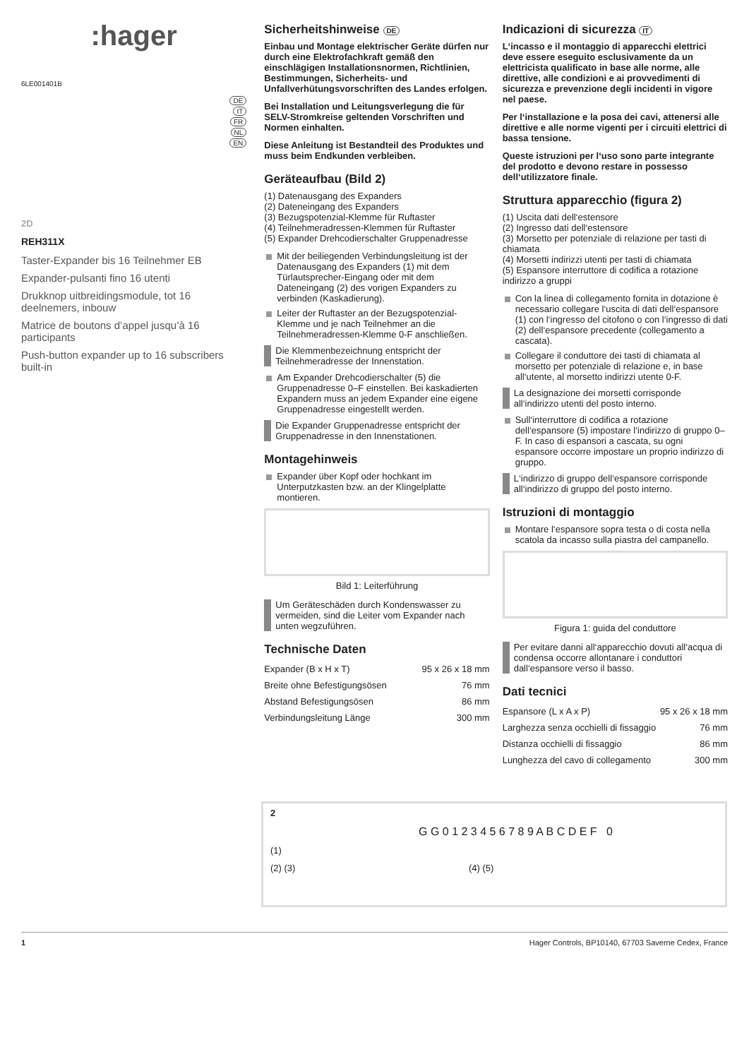:hager
6LE001401B
DE
IT
FR
NL
EN
2D
REH311X
Taster-Expander bis 16 Teilnehmer EB
Expander-pulsanti fino 16 utenti
Drukknop uitbreidingsmodule, tot 16 deelnemers, inbouw
Matrice de boutons d’appel jusqu’à 16 participants
Push-button expander up to 16 subscribers built-in
Sicherheitshinweise DE
Einbau und Montage elektrischer Geräte dürfen nur durch eine Elektrofachkraft gemäß den einschlägigen Installationsnormen, Richtlinien, Bestimmungen, Sicherheits- und Unfallverhütungsvorschriften des Landes erfolgen.
Bei Installation und Leitungsverlegung die für SELV-Stromkreise geltenden Vorschriften und Normen einhalten.
Diese Anleitung ist Bestandteil des Produktes und muss beim Endkunden verbleiben.
Geräteaufbau (Bild 2)
(1) Datenausgang des Expanders
(2) Dateneingang des Expanders
(3) Bezugspotenzial-Klemme für Ruftaster
(4) Teilnehmeradressen-Klemmen für Ruftaster
(5) Expander Drehcodierschalter Gruppenadresse
Mit der beiliegenden Verbindungsleitung ist der Datenausgang des Expanders (1) mit dem Türlautsprecher-Eingang oder mit dem Dateneingang (2) des vorigen Expanders zu verbinden (Kaskadierung).
Leiter der Ruftaster an der Bezugspotenzial-Klemme und je nach Teilnehmer an die Teilnehmeradressen-Klemme 0-F anschließen.
Die Klemmenbezeichnung entspricht der Teilnehmeradresse der Innenstation.
Am Expander Drehcodierschalter (5) die Gruppenadresse 0–F einstellen. Bei kaskadierten Expandern muss an jedem Expander eine eigene Gruppenadresse eingestellt werden.
Die Expander Gruppenadresse entspricht der Gruppenadresse in den Innenstationen.
Montagehinweis
Expander über Kopf oder hochkant im Unterputzkasten bzw. an der Klingelplatte montieren.
Bild 1: Leiterführung
Um Geräteschäden durch Kondenswasser zu vermeiden, sind die Leiter vom Expander nach unten wegzuführen.
Technische Daten
| Expander (B x H x T) | 95 x 26 x 18 mm |
| Breite ohne Befestigungsösen | 76 mm |
| Abstand Befestigungsösen | 86 mm |
| Verbindungsleitung Länge | 300 mm |
Indicazioni di sicurezza IT
L‘incasso e il montaggio di apparecchi elettrici deve essere eseguito esclusivamente da un elettricista qualificato in base alle norme, alle direttive, alle condizioni e ai provvedimenti di sicurezza e prevenzione degli incidenti in vigore nel paese.
Per l‘installazione e la posa dei cavi, attenersi alle direttive e alle norme vigenti per i circuiti elettrici di bassa tensione.
Queste istruzioni per l‘uso sono parte integrante del prodotto e devono restare in possesso dell‘utilizzatore finale.
Struttura apparecchio (figura 2)
(1) Uscita dati dell‘estensore
(2) Ingresso dati dell‘estensore
(3) Morsetto per potenziale di relazione per tasti di chiamata
(4) Morsetti indirizzi utenti per tasti di chiamata
(5) Espansore interruttore di codifica a rotazione indirizzo a gruppi
Con la linea di collegamento fornita in dotazione è necessario collegare l‘uscita di dati dell‘espansore (1) con l‘ingresso del citofono o con l‘ingresso di dati (2) dell‘espansore precedente (collegamento a cascata).
Collegare il conduttore dei tasti di chiamata al morsetto per potenziale di relazione e, in base all‘utente, al morsetto indirizzi utente 0-F.
La designazione dei morsetti corrisponde all‘indirizzo utenti del posto interno.
Sull‘interruttore di codifica a rotazione dell‘espansore (5) impostare l‘indirizzo di gruppo 0–F. In caso di espansori a cascata, su ogni espansore occorre impostare un proprio indirizzo di gruppo.
L‘indirizzo di gruppo dell‘espansore corrisponde all‘indirizzo di gruppo del posto interno.
Istruzioni di montaggio
Montare l‘espansore sopra testa o di costa nella scatola da incasso sulla piastra del campanello.
Figura 1: guida del conduttore
Per evitare danni all‘apparecchio dovuti all‘acqua di condensa occorre allontanare i conduttori dall‘espansore verso il basso.
Dati tecnici
| Espansore (L x A x P) | 95 x 26 x 18 mm |
| Larghezza senza occhielli di fissaggio | 76 mm |
| Distanza occhielli di fissaggio | 86 mm |
| Lunghezza del cavo di collegamento | 300 mm |
2
G G 0 1 2 3 4 5 6 7 8 9 A B C D E F 0
(1)
(2) (3) (4) (5)
1 Hager Controls, BP10140, 67703 Saverne Cedex, France